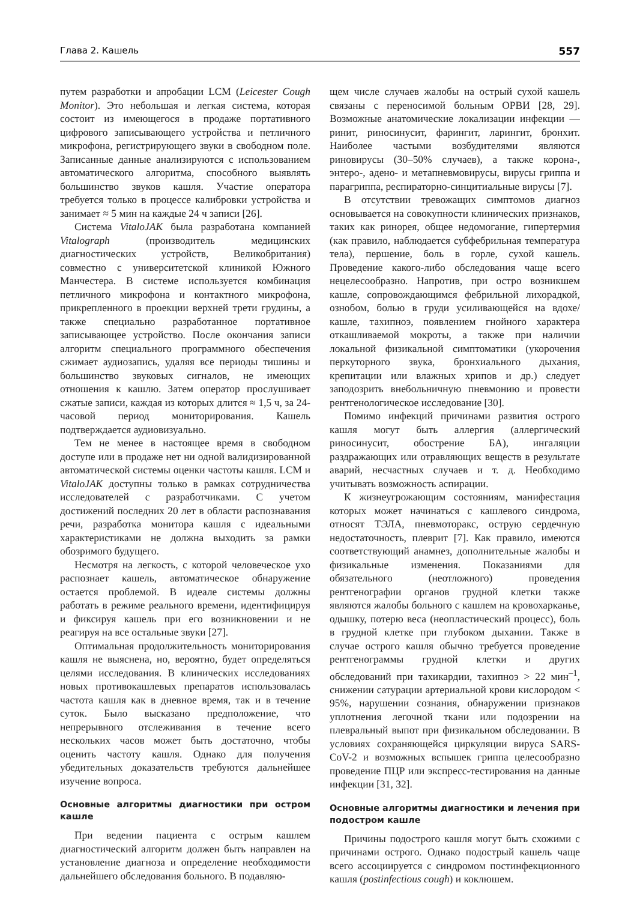Глава 2. Кашель 557
путем разработки и апробации LCM (Leicester Cough Monitor). Это небольшая и легкая система, которая состоит из имеющегося в продаже портативного цифрового записывающего устройства и петличного микрофона, регистрирующего звуки в свободном поле. Записанные данные анализируются с использованием автоматического алгоритма, способного выявлять большинство звуков кашля. Участие оператора требуется только в процессе калибровки устройства и занимает ≈ 5 мин на каждые 24 ч записи [26].
Система VitaloJAK была разработана компанией Vitalograph (производитель медицинских диагностических устройств, Великобритания) совместно с университетской клиникой Южного Манчестера. В системе используется комбинация петличного микрофона и контактного микрофона, прикрепленного в проекции верхней трети грудины, а также специально разработанное портативное записывающее устройство. После окончания записи алгоритм специального программного обеспечения сжимает аудиозапись, удаляя все периоды тишины и большинство звуковых сигналов, не имеющих отношения к кашлю. Затем оператор прослушивает сжатые записи, каждая из которых длится ≈ 1,5 ч, за 24-часовой период мониторирования. Кашель подтверждается аудиовизуально.
Тем не менее в настоящее время в свободном доступе или в продаже нет ни одной валидизированной автоматической системы оценки частоты кашля. LCM и VitaloJAK доступны только в рамках сотрудничества исследователей с разработчиками. С учетом достижений последних 20 лет в области распознавания речи, разработка монитора кашля с идеальными характеристиками не должна выходить за рамки обозримого будущего.
Несмотря на легкость, с которой человеческое ухо распознает кашель, автоматическое обнаружение остается проблемой. В идеале системы должны работать в режиме реального времени, идентифицируя и фиксируя кашель при его возникновении и не реагируя на все остальные звуки [27].
Оптимальная продолжительность мониторирования кашля не выяснена, но, вероятно, будет определяться целями исследования. В клинических исследованиях новых противокашлевых препаратов использовалась частота кашля как в дневное время, так и в течение суток. Было высказано предположение, что непрерывного отслеживания в течение всего нескольких часов может быть достаточно, чтобы оценить частоту кашля. Однако для получения убедительных доказательств требуются дальнейшее изучение вопроса.
Основные алгоритмы диагностики при остром кашле
При ведении пациента с острым кашлем диагностический алгоритм должен быть направлен на установление диагноза и определение необходимости дальнейшего обследования больного. В подавляю-
щем числе случаев жалобы на острый сухой кашель связаны с переносимой больным ОРВИ [28, 29]. Возможные анатомические локализации инфекции — ринит, риносинусит, фарингит, ларингит, бронхит. Наиболее частыми возбудителями являются риновирусы (30–50% случаев), а также корона-, энтеро-, адено- и метапневмовирусы, вирусы гриппа и парагриппа, респираторно-синцитиальные вирусы [7].
В отсутствии тревожащих симптомов диагноз основывается на совокупности клинических признаков, таких как ринорея, общее недомогание, гипертермия (как правило, наблюдается субфебрильная температура тела), першение, боль в горле, сухой кашель. Проведение какого-либо обследования чаще всего нецелесообразно. Напротив, при остро возникшем кашле, сопровождающимся фебрильной лихорадкой, ознобом, болью в груди усиливающейся на вдохе/кашле, тахипноэ, появлением гнойного характера откашливаемой мокроты, а также при наличии локальной физикальной симптоматики (укорочения перкуторного звука, бронхиального дыхания, крепитации или влажных хрипов и др.) следует заподозрить внебольничную пневмонию и провести рентгенологическое исследование [30].
Помимо инфекций причинами развития острого кашля могут быть аллергия (аллергический риносинусит, обострение БА), ингаляции раздражающих или отравляющих веществ в результате аварий, несчастных случаев и т. д. Необходимо учитывать возможность аспирации.
К жизнеугрожающим состояниям, манифестация которых может начинаться с кашлевого синдрома, относят ТЭЛА, пневмоторакс, острую сердечную недостаточность, плеврит [7]. Как правило, имеются соответствующий анамнез, дополнительные жалобы и физикальные изменения. Показаниями для обязательного (неотложного) проведения рентгенографии органов грудной клетки также являются жалобы больного с кашлем на кровохарканье, одышку, потерю веса (неопластический процесс), боль в грудной клетке при глубоком дыхании. Также в случае острого кашля обычно требуется проведение рентгенограммы грудной клетки и других обследований при тахикардии, тахипноэ > 22 мин<sup>–1</sup>, снижении сатурации артериальной крови кислородом < 95%, нарушении сознания, обнаружении признаков уплотнения легочной ткани или подозрении на плевральный выпот при физикальном обследовании. В условиях сохраняющейся циркуляции вируса SARS-CoV-2 и возможных вспышек гриппа целесообразно проведение ПЦР или экспресс-тестирования на данные инфекции [31, 32].
Основные алгоритмы диагностики и лечения при подостром кашле
Причины подострого кашля могут быть схожими с причинами острого. Однако подострый кашель чаще всего ассоциируется с синдромом постинфекционного кашля (postinfectious cough) и коклюшем.